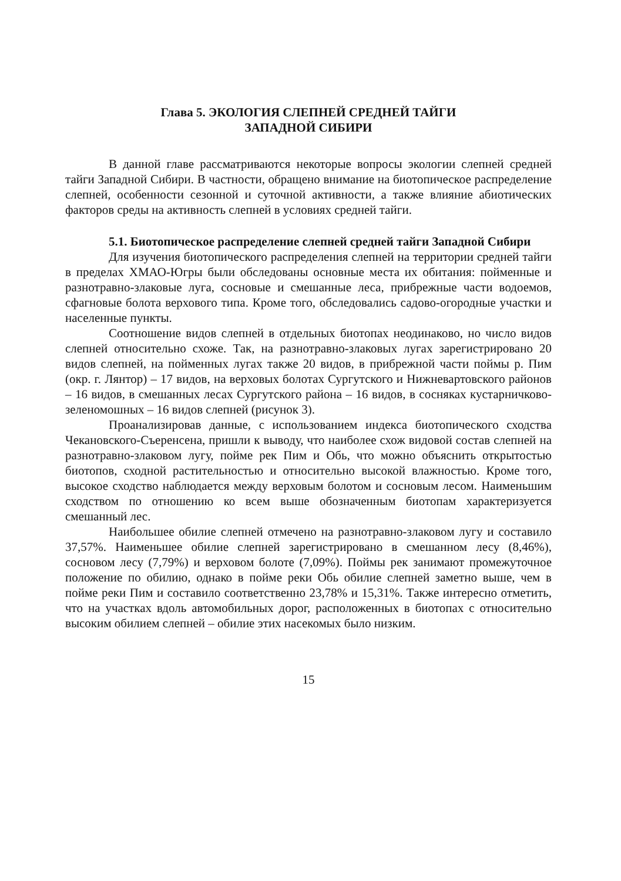Глава 5. ЭКОЛОГИЯ СЛЕПНЕЙ СРЕДНЕЙ ТАЙГИ
ЗАПАДНОЙ СИБИРИ
В данной главе рассматриваются некоторые вопросы экологии слепней средней тайги Западной Сибири. В частности, обращено внимание на биотопическое распределение слепней, особенности сезонной и суточной активности, а также влияние абиотических факторов среды на активность слепней в условиях средней тайги.
5.1. Биотопическое распределение слепней средней тайги Западной Сибири
Для изучения биотопического распределения слепней на территории средней тайги в пределах ХМАО-Югры были обследованы основные места их обитания: пойменные и разнотравно-злаковые луга, сосновые и смешанные леса, прибрежные части водоемов, сфагновые болота верхового типа. Кроме того, обследовались садово-огородные участки и населенные пункты.
Соотношение видов слепней в отдельных биотопах неодинаково, но число видов слепней относительно схоже. Так, на разнотравно-злаковых лугах зарегистрировано 20 видов слепней, на пойменных лугах также 20 видов, в прибрежной части поймы р. Пим (окр. г. Лянтор) – 17 видов, на верховых болотах Сургутского и Нижневартовского районов – 16 видов, в смешанных лесах Сургутского района – 16 видов, в сосняках кустарничково-зеленомошных – 16 видов слепней (рисунок 3).
Проанализировав данные, с использованием индекса биотопического сходства Чекановского-Съеренсена, пришли к выводу, что наиболее схож видовой состав слепней на разнотравно-злаковом лугу, пойме рек Пим и Обь, что можно объяснить открытостью биотопов, сходной растительностью и относительно высокой влажностью. Кроме того, высокое сходство наблюдается между верховым болотом и сосновым лесом. Наименьшим сходством по отношению ко всем выше обозначенным биотопам характеризуется смешанный лес.
Наибольшее обилие слепней отмечено на разнотравно-злаковом лугу и составило 37,57%. Наименьшее обилие слепней зарегистрировано в смешанном лесу (8,46%), сосновом лесу (7,79%) и верховом болоте (7,09%). Поймы рек занимают промежуточное положение по обилию, однако в пойме реки Обь обилие слепней заметно выше, чем в пойме реки Пим и составило соответственно 23,78% и 15,31%. Также интересно отметить, что на участках вдоль автомобильных дорог, расположенных в биотопах с относительно высоким обилием слепней – обилие этих насекомых было низким.
15